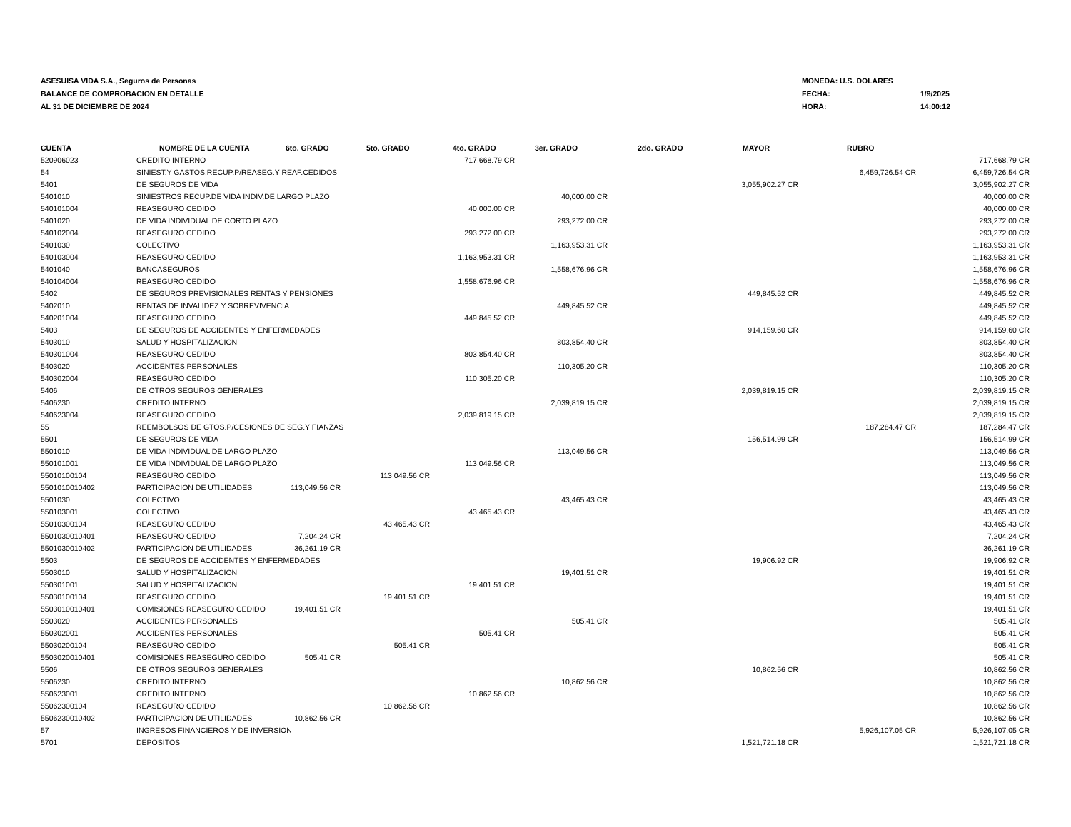ASESUISA VIDA S.A., Seguros de Personas
BALANCE DE COMPROBACION EN DETALLE
AL 31 DE DICIEMBRE DE 2024
| MONEDA: U.S. DOLARES | |
| FECHA: | 1/9/2025 |
| HORA: | 14:00:12 |
| CUENTA | NOMBRE DE LA CUENTA | 6to. GRADO | 5to. GRADO | 4to. GRADO | 3er. GRADO | 2do. GRADO | MAYOR | RUBRO | |
| --- | --- | --- | --- | --- | --- | --- | --- | --- | --- |
| 520906023 | CREDITO INTERNO | | | 717,668.79 CR | | | | | 717,668.79 CR |
| 54 | SINIEST.Y GASTOS.RECUP.P/REASEG.Y REAF.CEDIDOS | | | | | | | 6,459,726.54 CR | 6,459,726.54 CR |
| 5401 | DE SEGUROS DE VIDA | | | | | | 3,055,902.27 CR | | 3,055,902.27 CR |
| 5401010 | SINIESTROS RECUP.DE VIDA INDIV.DE LARGO PLAZO | | | | 40,000.00 CR | | | | 40,000.00 CR |
| 540101004 | REASEGURO CEDIDO | | | 40,000.00 CR | | | | | 40,000.00 CR |
| 5401020 | DE VIDA INDIVIDUAL DE CORTO PLAZO | | | | 293,272.00 CR | | | | 293,272.00 CR |
| 540102004 | REASEGURO CEDIDO | | | 293,272.00 CR | | | | | 293,272.00 CR |
| 5401030 | COLECTIVO | | | | 1,163,953.31 CR | | | | 1,163,953.31 CR |
| 540103004 | REASEGURO CEDIDO | | | 1,163,953.31 CR | | | | | 1,163,953.31 CR |
| 5401040 | BANCASEGUROS | | | | 1,558,676.96 CR | | | | 1,558,676.96 CR |
| 540104004 | REASEGURO CEDIDO | | | 1,558,676.96 CR | | | | | 1,558,676.96 CR |
| 5402 | DE SEGUROS PREVISIONALES RENTAS Y PENSIONES | | | | | | 449,845.52 CR | | 449,845.52 CR |
| 5402010 | RENTAS DE INVALIDEZ Y SOBREVIVENCIA | | | | 449,845.52 CR | | | | 449,845.52 CR |
| 540201004 | REASEGURO CEDIDO | | | 449,845.52 CR | | | | | 449,845.52 CR |
| 5403 | DE SEGUROS DE ACCIDENTES Y ENFERMEDADES | | | | | | 914,159.60 CR | | 914,159.60 CR |
| 5403010 | SALUD Y HOSPITALIZACION | | | | 803,854.40 CR | | | | 803,854.40 CR |
| 540301004 | REASEGURO CEDIDO | | | 803,854.40 CR | | | | | 803,854.40 CR |
| 5403020 | ACCIDENTES PERSONALES | | | | 110,305.20 CR | | | | 110,305.20 CR |
| 540302004 | REASEGURO CEDIDO | | | 110,305.20 CR | | | | | 110,305.20 CR |
| 5406 | DE OTROS SEGUROS GENERALES | | | | | | 2,039,819.15 CR | | 2,039,819.15 CR |
| 5406230 | CREDITO INTERNO | | | | 2,039,819.15 CR | | | | 2,039,819.15 CR |
| 540623004 | REASEGURO CEDIDO | | | 2,039,819.15 CR | | | | | 2,039,819.15 CR |
| 55 | REEMBOLSOS DE GTOS.P/CESIONES DE SEG.Y FIANZAS | | | | | | | 187,284.47 CR | 187,284.47 CR |
| 5501 | DE SEGUROS DE VIDA | | | | | | 156,514.99 CR | | 156,514.99 CR |
| 5501010 | DE VIDA INDIVIDUAL DE LARGO PLAZO | | | | 113,049.56 CR | | | | 113,049.56 CR |
| 550101001 | DE VIDA INDIVIDUAL DE LARGO PLAZO | | | 113,049.56 CR | | | | | 113,049.56 CR |
| 55010100104 | REASEGURO CEDIDO | | 113,049.56 CR | | | | | | 113,049.56 CR |
| 5501010010402 | PARTICIPACION DE UTILIDADES | 113,049.56 CR | | | | | | | 113,049.56 CR |
| 5501030 | COLECTIVO | | | | 43,465.43 CR | | | | 43,465.43 CR |
| 550103001 | COLECTIVO | | | 43,465.43 CR | | | | | 43,465.43 CR |
| 55010300104 | REASEGURO CEDIDO | | 43,465.43 CR | | | | | | 43,465.43 CR |
| 5501030010401 | REASEGURO CEDIDO | 7,204.24 CR | | | | | | | 7,204.24 CR |
| 5501030010402 | PARTICIPACION DE UTILIDADES | 36,261.19 CR | | | | | | | 36,261.19 CR |
| 5503 | DE SEGUROS DE ACCIDENTES Y ENFERMEDADES | | | | | | 19,906.92 CR | | 19,906.92 CR |
| 5503010 | SALUD Y HOSPITALIZACION | | | | 19,401.51 CR | | | | 19,401.51 CR |
| 550301001 | SALUD Y HOSPITALIZACION | | | 19,401.51 CR | | | | | 19,401.51 CR |
| 55030100104 | REASEGURO CEDIDO | | 19,401.51 CR | | | | | | 19,401.51 CR |
| 5503010010401 | COMISIONES REASEGURO CEDIDO | 19,401.51 CR | | | | | | | 19,401.51 CR |
| 5503020 | ACCIDENTES PERSONALES | | | | 505.41 CR | | | | 505.41 CR |
| 550302001 | ACCIDENTES PERSONALES | | | 505.41 CR | | | | | 505.41 CR |
| 55030200104 | REASEGURO CEDIDO | | 505.41 CR | | | | | | 505.41 CR |
| 5503020010401 | COMISIONES REASEGURO CEDIDO | 505.41 CR | | | | | | | 505.41 CR |
| 5506 | DE OTROS SEGUROS GENERALES | | | | | | 10,862.56 CR | | 10,862.56 CR |
| 5506230 | CREDITO INTERNO | | | | 10,862.56 CR | | | | 10,862.56 CR |
| 550623001 | CREDITO INTERNO | | | 10,862.56 CR | | | | | 10,862.56 CR |
| 55062300104 | REASEGURO CEDIDO | | 10,862.56 CR | | | | | | 10,862.56 CR |
| 5506230010402 | PARTICIPACION DE UTILIDADES | 10,862.56 CR | | | | | | | 10,862.56 CR |
| 57 | INGRESOS FINANCIEROS Y DE INVERSION | | | | | | | 5,926,107.05 CR | 5,926,107.05 CR |
| 5701 | DEPOSITOS | | | | | | 1,521,721.18 CR | | 1,521,721.18 CR |